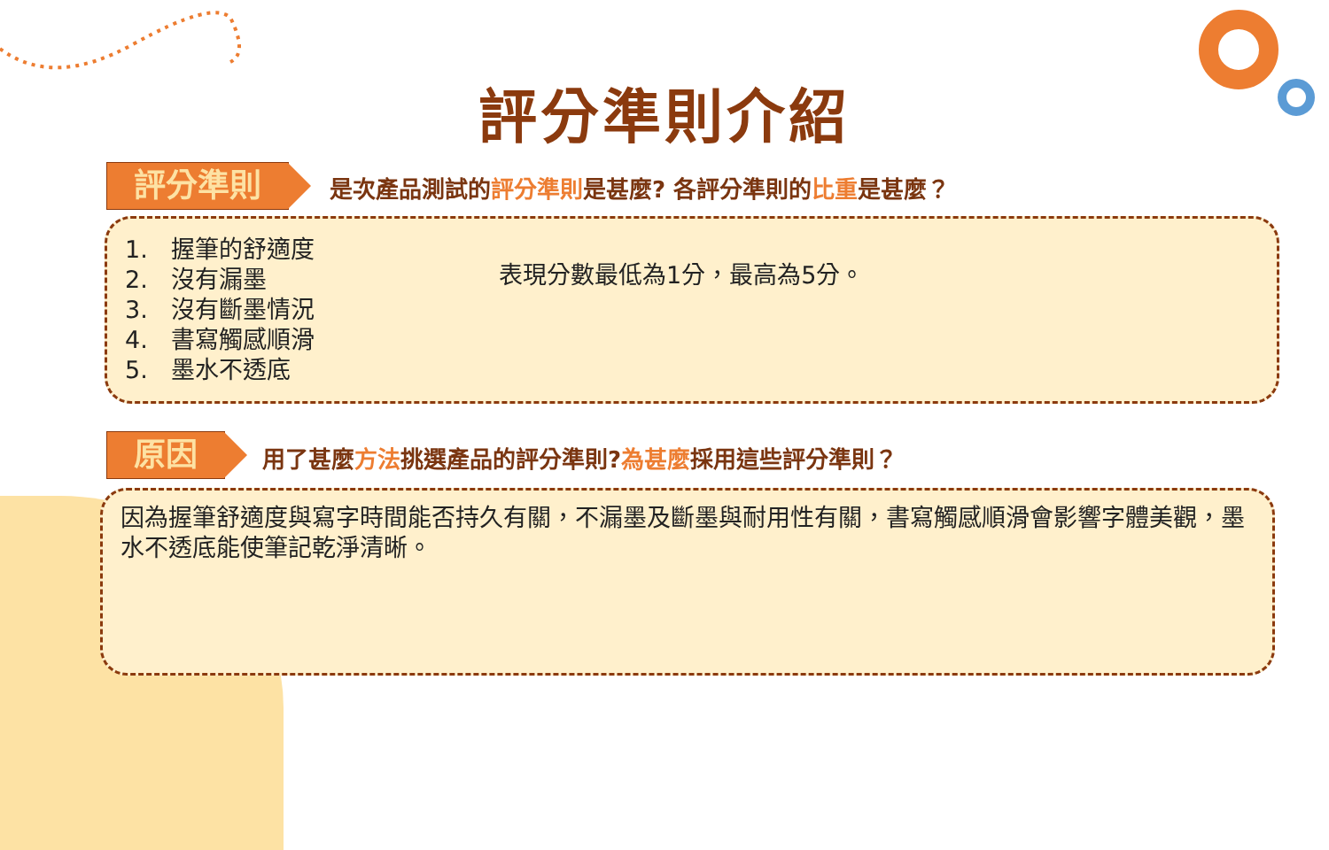評分準則介紹
評分準則
是次產品測試的評分準則是甚麼? 各評分準則的比重是甚麼？
1. 握筆的舒適度
2. 沒有漏墨
3. 沒有斷墨情況
4. 書寫觸感順滑
5. 墨水不透底
表現分數最低為1分，最高為5分。
原因
用了甚麼方法挑選產品的評分準則?為甚麼採用這些評分準則？
因為握筆舒適度與寫字時間能否持久有關，不漏墨及斷墨與耐用性有關，書寫觸感順滑會影響字體美觀，墨水不透底能使筆記乾淨清晰。